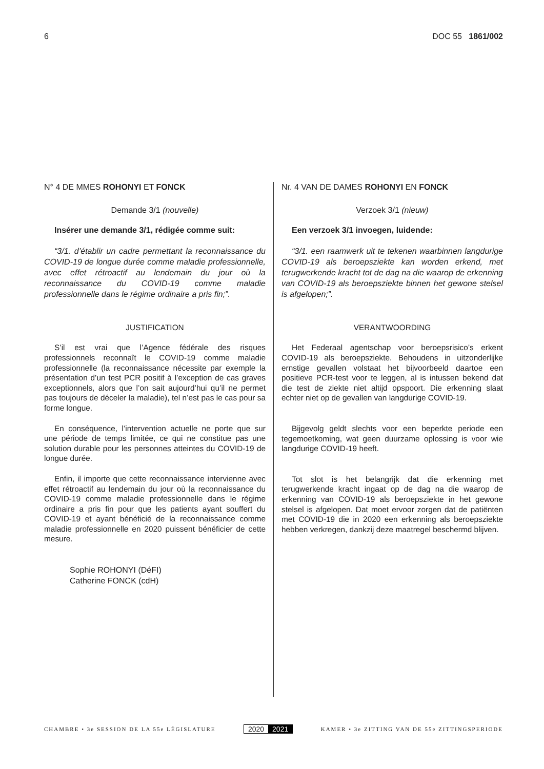6 DOC 55 1861/002
N° 4 DE MMES ROHONYI ET FONCK
Demande 3/1 (nouvelle)
Insérer une demande 3/1, rédigée comme suit:
“3/1. d’établir un cadre permettant la reconnaissance du COVID-19 de longue durée comme maladie professionnelle, avec effet rétroactif au lendemain du jour où la reconnaissance du COVID-19 comme maladie professionnelle dans le régime ordinaire a pris fin;”.
JUSTIFICATION
S’il est vrai que l’Agence fédérale des risques professionnels reconnaît le COVID-19 comme maladie professionnelle (la reconnaissance nécessite par exemple la présentation d’un test PCR positif à l’exception de cas graves exceptionnels, alors que l’on sait aujourd’hui qu’il ne permet pas toujours de déceler la maladie), tel n’est pas le cas pour sa forme longue.
En conséquence, l’intervention actuelle ne porte que sur une période de temps limitée, ce qui ne constitue pas une solution durable pour les personnes atteintes du COVID-19 de longue durée.
Enfin, il importe que cette reconnaissance intervienne avec effet rétroactif au lendemain du jour où la reconnaissance du COVID-19 comme maladie professionnelle dans le régime ordinaire a pris fin pour que les patients ayant souffert du COVID-19 et ayant bénéficié de la reconnaissance comme maladie professionnelle en 2020 puissent bénéficier de cette mesure.
Sophie ROHONYI (DéFI)
Catherine FONCK (cdH)
Nr. 4 VAN DE DAMES ROHONYI EN FONCK
Verzoek 3/1 (nieuw)
Een verzoek 3/1 invoegen, luidende:
“3/1. een raamwerk uit te tekenen waarbinnen langdurige COVID-19 als beroepsziekte kan worden erkend, met terugwerkende kracht tot de dag na die waarop de erkenning van COVID-19 als beroepsziekte binnen het gewone stelsel is afgelopen;”.
VERANTWOORDING
Het Federaal agentschap voor beroepsrisico’s erkent COVID-19 als beroepsziekte. Behoudens in uitzonderlijke ernstige gevallen volstaat het bijvoorbeeld daartoe een positieve PCR-test voor te leggen, al is intussen bekend dat die test de ziekte niet altijd opspoort. Die erkenning slaat echter niet op de gevallen van langdurige COVID-19.
Bijgevolg geldt slechts voor een beperkte periode een tegemoetkoming, wat geen duurzame oplossing is voor wie langdurige COVID-19 heeft.
Tot slot is het belangrijk dat die erkenning met terugwerkende kracht ingaat op de dag na die waarop de erkenning van COVID-19 als beroepsziekte in het gewone stelsel is afgelopen. Dat moet ervoor zorgen dat de patiënten met COVID-19 die in 2020 een erkenning als beroepsziekte hebben verkregen, dankzij deze maatregel beschermd blijven.
CHAMBRE • 3e SESSION DE LA 55e LÉGISLATURE 2020 2021 KAMER • 3e ZITTING VAN DE 55e ZITTINGSPERIODE